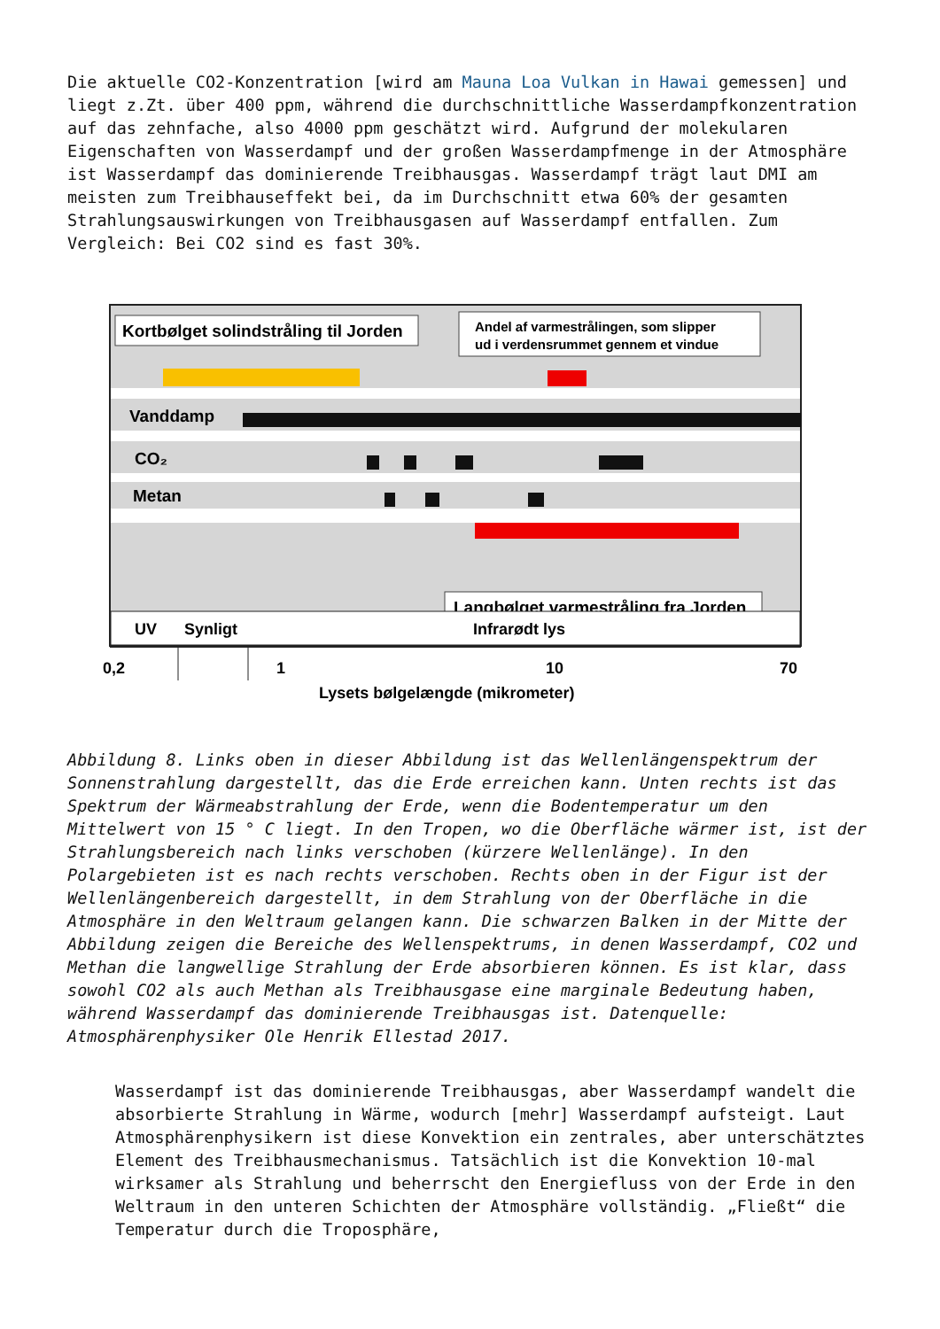Die aktuelle CO2-Konzentration [wird am Mauna Loa Vulkan in Hawai gemessen] und liegt z.Zt. über 400 ppm, während die durchschnittliche Wasserdampfkonzentration auf das zehnfache, also 4000 ppm geschätzt wird. Aufgrund der molekularen Eigenschaften von Wasserdampf und der großen Wasserdampfmenge in der Atmosphäre ist Wasserdampf das dominierende Treibhausgas. Wasserdampf trägt laut DMI am meisten zum Treibhauseffekt bei, da im Durchschnitt etwa 60% der gesamten Strahlungsauswirkungen von Treibhausgasen auf Wasserdampf entfallen. Zum Vergleich: Bei CO2 sind es fast 30%.
Kortbølget solindstråling til Jorden
Andel af varmestrålingen, som slipper
ud i verdensrummet gennem et vindue
Vanddamp
CO₂
Metan
Langbølget varmestråling fra Jorden
UV
Synligt
Infrarødt lys
0,2
1
10
70
Lysets bølgelængde (mikrometer)
Abbildung 8. Links oben in dieser Abbildung ist das Wellenlängenspektrum der Sonnenstrahlung dargestellt, das die Erde erreichen kann. Unten rechts ist das Spektrum der Wärmeabstrahlung der Erde, wenn die Bodentemperatur um den Mittelwert von 15 ° C liegt. In den Tropen, wo die Oberfläche wärmer ist, ist der Strahlungsbereich nach links verschoben (kürzere Wellenlänge). In den Polargebieten ist es nach rechts verschoben. Rechts oben in der Figur ist der Wellenlängenbereich dargestellt, in dem Strahlung von der Oberfläche in die Atmosphäre in den Weltraum gelangen kann. Die schwarzen Balken in der Mitte der Abbildung zeigen die Bereiche des Wellenspektrums, in denen Wasserdampf, CO2 und Methan die langwellige Strahlung der Erde absorbieren können. Es ist klar, dass sowohl CO2 als auch Methan als Treibhausgase eine marginale Bedeutung haben, während Wasserdampf das dominierende Treibhausgas ist. Datenquelle: Atmosphärenphysiker Ole Henrik Ellestad 2017.
Wasserdampf ist das dominierende Treibhausgas, aber Wasserdampf wandelt die absorbierte Strahlung in Wärme, wodurch [mehr] Wasserdampf aufsteigt. Laut Atmosphärenphysikern ist diese Konvektion ein zentrales, aber unterschätztes Element des Treibhausmechanismus. Tatsächlich ist die Konvektion 10-mal wirksamer als Strahlung und beherrscht den Energiefluss von der Erde in den Weltraum in den unteren Schichten der Atmosphäre vollständig. „Fließt“ die Temperatur durch die Troposphäre,